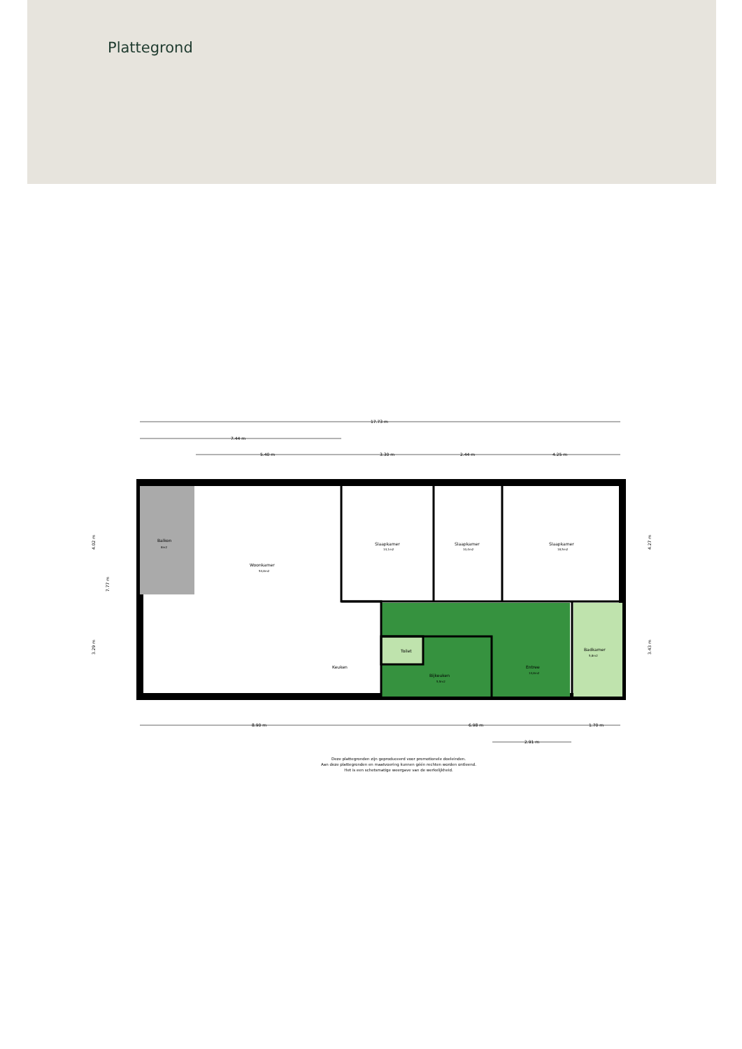Plattegrond
17.73 m
7.44 m
5.40 m
3.30 m
2.44 m
4.25 m
8.90 m
6.98 m
1.70 m
2.91 m
Balkon
8m2
Woonkamer
54,8m2
Slaapkamer
14,1m2
Slaapkamer
10,4m2
Slaapkamer
18,5m2
Toilet
Keuken
Bijkeuken
5,5m2
Entree
14,8m2
Badkamer
5,8m2
4.02 m
7.77 m
3.29 m
4.27 m
3.43 m
Deze plattegronden zijn geproduceerd voor promotionele doeleinden.
Aan deze plattegronden en maatvoering kunnen géén rechten worden ontleend.
Het is een schetsmatige weergave van de werkelijkheid.